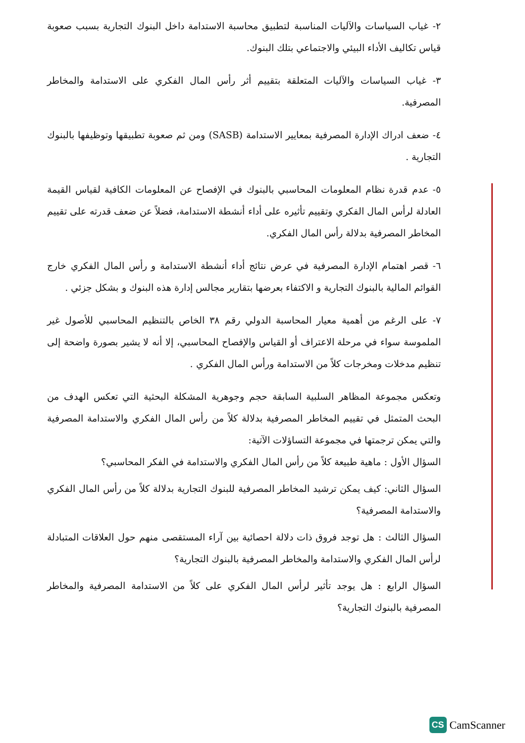٢- غياب السياسات والآليات المناسبة لتطبيق محاسبة الاستدامة داخل البنوك التجارية بسبب صعوبة قياس تكاليف الأداء البيئي والاجتماعي بتلك البنوك.
٣- غياب السياسات والآليات المتعلقة بتقييم أثر رأس المال الفكري على الاستدامة والمخاطر المصرفية.
٤- ضعف ادراك الإدارة المصرفية بمعايير الاستدامة (SASB) ومن ثم صعوبة تطبيقها وتوظيفها بالبنوك التجارية .
٥- عدم قدرة نظام المعلومات المحاسبي بالبنوك في الإفصاح عن المعلومات الكافية لقياس القيمة العادلة لرأس المال الفكري وتقييم تأثيره على أداء أنشطة الاستدامة، فضلاً عن ضعف قدرته على تقييم المخاطر المصرفية بدلالة رأس المال الفكري.
٦- قصر اهتمام الإدارة المصرفية في عرض نتائج أداء أنشطة الاستدامة و رأس المال الفكري خارج القوائم المالية بالبنوك التجارية و الاكتفاء بعرضها بتقارير مجالس إدارة هذه البنوك و بشكل جزئي .
٧- على الرغم من أهمية معيار المحاسبة الدولي رقم ٣٨ الخاص بالتنظيم المحاسبي للأصول غير الملموسة سواء في مرحلة الاعتراف أو القياس والإفصاح المحاسبي، إلا أنه لا يشير بصورة واضحة إلى تنظيم مدخلات ومخرجات كلاً من الاستدامة ورأس المال الفكري .
وتعكس مجموعة المظاهر السلبية السابقة حجم وجوهرية المشكلة البحثية التي تعكس الهدف من البحث المتمثل في تقييم المخاطر المصرفية بدلالة كلاً من رأس المال الفكري والاستدامة المصرفية والتي يمكن ترجمتها في مجموعة التساؤلات الآتية:
السؤال الأول : ماهية طبيعة كلاً من رأس المال الفكري والاستدامة في الفكر المحاسبي؟
السؤال الثاني: كيف يمكن ترشيد المخاطر المصرفية للبنوك التجارية بدلالة كلاً من رأس المال الفكري والاستدامة المصرفية؟
السؤال الثالث : هل توجد فروق ذات دلالة احصائية بين آراء المستقصى منهم حول العلاقات المتبادلة لرأس المال الفكري والاستدامة والمخاطر المصرفية بالبنوك التجارية؟
السؤال الرابع : هل يوجد تأثير لرأس المال الفكري على كلاً من الاستدامة المصرفية والمخاطر المصرفية بالبنوك التجارية؟
CS CamScanner